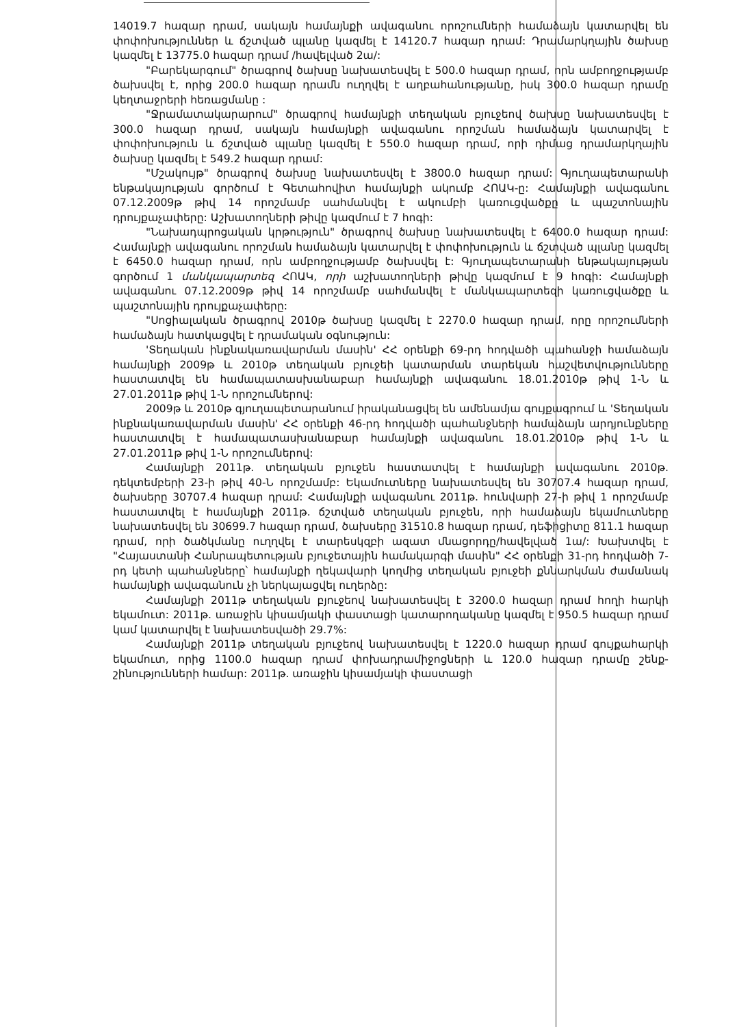14019.7 հազար դրամ, սակայն համայնքի ավագանու որոշումների համաձայն կատարվել են փոփոխություններ և ճշտված պլանը կազմել է 14120.7 հազար դրամ: Դրամարկղային ծախսը կազմել է 13775.0 հազար դրամ /հավելված 2ա/:
"Բարեկարգում" ծրագրով ծախսը նախատեսվել է 500.0 հազար դրամ, որն ամբողջությամբ ծախսվել է, որից 200.0 հազար դրամն ուղղվել է աղբահանությանը, իսկ 300.0 հազար դրամը կեղտաջրերի հեռացմանը :
"Ջրամատակարարում" ծրագրով համայնքի տեղական բյուջեով ծախսը նախատեսվել է 300.0 հազար դրամ, սակայն համայնքի ավագանու որոշման համաձայն կատարվել է փոփոխություն և ճշտված պլանը կազմել է 550.0 հազար դրամ, որի դիմաց դրամարկղային ծախսը կազմել է 549.2 հազար դրամ:
"Մշակույթ" ծրագրով ծախսը նախատեսվել է 3800.0 հազար դրամ: Գյուղապետարանի ենթակայության գործում է Գետահովիտ համայնքի ակումբ ՀՈԱԿ-ը: Համայնքի ավագանու 07.12.2009թ թիվ 14 որոշմամբ սահմանվել է ակումբի կառուցվածքը և պաշտոնային դրույքաչափերը: Աշխատողների թիվը կազմում է 7 հոգի:
"Նախադպրոցական կրթություն" ծրագրով ծախսը նախատեսվել է 6400.0 հազար դրամ: Համայնքի ավագանու որոշման համաձայն կատարվել է փոփոխություն և ճշտված պլանը կազմել է 6450.0 հազար դրամ, որն ամբողջությամբ ծախսվել է: Գյուղապետարանի ենթակայության գործում 1 մանկապարտեզ ՀՈԱԿ, որի աշխատողների թիվը կազմում է 9 հոգի: Համայնքի ավագանու 07.12.2009թ թիվ 14 որոշմամբ սահմանվել է մանկապարտեզի կառուցվածքը և պաշտոնային դրույքաչափերը:
"Սոցիալական ծրագրով 2010թ ծախսը կազմել է 2270.0 հազար դրամ, որը որոշումների համաձայն հատկացվել է դրամական օգնություն:
'Տեղական ինքնակառավարման մասին' ՀՀ օրենքի 69-րդ հոդվածի պահանջի համաձայն համայնքի 2009թ և 2010թ տեղական բյուջեի կատարման տարեկան հաշվետվությունները հաստատվել են համապատասխանաբար համայնքի ավագանու 18.01.2010թ թիվ 1-Ն և 27.01.2011թ թիվ 1-Ն որոշումներով:
2009թ և 2010թ գյուղապետարանում իրականացվել են ամենամյա գույքագրում և 'Տեղական ինքնակառավարման մասին' ՀՀ օրենքի 46-րդ հոդվածի պահանջների համաձայն արդյունքները հաստատվել է համապատասխանաբար համայնքի ավագանու 18.01.2010թ թիվ 1-Ն և 27.01.2011թ թիվ 1-Ն որոշումներով:
Համայնքի 2011թ. տեղական բյուջեն հաստատվել է համայնքի ավագանու 2010թ. դեկտեմբերի 23-ի թիվ 40-Ն որոշմամբ: Եկամուտները նախատեսվել են 30707.4 հազար դրամ, ծախսերը 30707.4 հազար դրամ: Համայնքի ավագանու 2011թ. հունվարի 27-ի թիվ 1 որոշմամբ հաստատվել է համայնքի 2011թ. ճշտված տեղական բյուջեն, որի համաձայն եկամուտները նախատեսվել են 30699.7 հազար դրամ, ծախսերը 31510.8 հազար դրամ, դեֆիցիտը 811.1 հազար դրամ, որի ծածկմանը ուղղվել է տարեսկզբի ազատ մնացորդը/հավելված 1ա/: Խախտվել է "Հայաստանի Հանրապետության բյուջետային համակարգի մասին" ՀՀ օրենքի 31-րդ հոդվածի 7-րդ կետի պահանջները՝ համայնքի ղեկավարի կողմից տեղական բյուջեի քննարկման ժամանակ համայնքի ավագանուն չի ներկայացվել ուղերձը:
Համայնքի 2011թ տեղական բյուջեով նախատեսվել է 3200.0 հազար դրամ հողի հարկի եկամուտ: 2011թ. առաջին կիսամյակի փաստացի կատարողականը կազմել է 950.5 հազար դրամ կամ կատարվել է նախատեսվածի 29.7%:
Համայնքի 2011թ տեղական բյուջեով նախատեսվել է 1220.0 հազար դրամ գույքահարկի եկամուտ, որից 1100.0 հազար դրամ փոխադրամիջոցների և 120.0 հազար դրամը շենք-շինությունների համար: 2011թ. առաջին կիսամյակի փաստացի